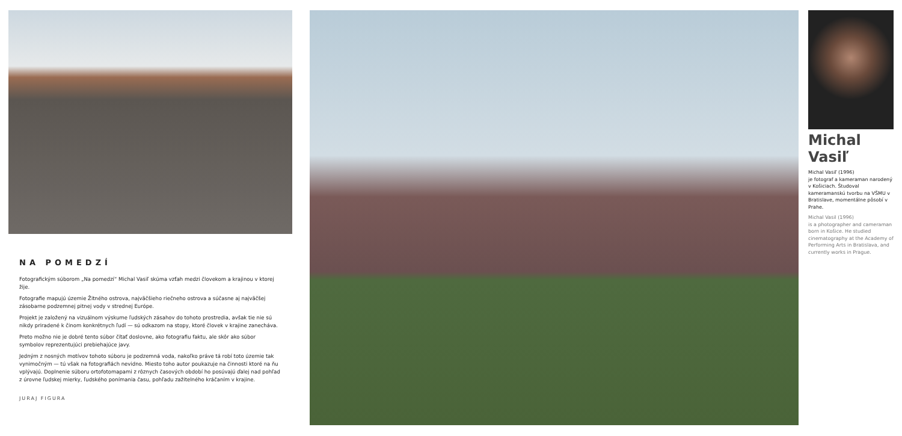NA POMEDZÍ
Fotografickým súborom „Na pomedzí“ Michal Vasiľ skúma vzťah medzi človekom a krajinou v ktorej žije.
Fotografie mapujú územie Žitného ostrova, najväčšieho riečneho ostrova a súčasne aj najväčšej zásobarne podzemnej pitnej vody v strednej Európe.
Projekt je založený na vizuálnom výskume ľudských zásahov do tohoto prostredia, avšak tie nie sú nikdy priradené k činom konkrétnych ľudí — sú odkazom na stopy, ktoré človek v krajine zanecháva.
Preto možno nie je dobré tento súbor čítať doslovne, ako fotografiu faktu, ale skôr ako súbor symbolov reprezentujúci prebiehajúce javy.
Jedným z nosných motívov tohoto súboru je podzemná voda, nakoľko práve tá robí toto územie tak vynimočným — tú však na fotografiách nevidno. Miesto toho autor poukazuje na činnosti ktoré na ňu vplývajú. Doplnenie súboru ortofotomapami z rôznych časových období ho posúvajú ďalej nad pohľad z úrovne ľudskej mierky, ľudského ponímania času, pohľadu zažitelného kráčaním v krajine.
JURAJ FIGURA
Michal Vasiľ
Michal Vasiľ (1996)
je fotograf a kameraman narodený v Košiciach. Študoval kameramanskú tvorbu na VŠMU v Bratislave, momentálne pôsobí v Prahe.
Michal Vasil (1996)
is a photographer and cameraman born in Košice. He studied cinematography at the Academy of Performing Arts in Bratislava, and currently works in Prague.